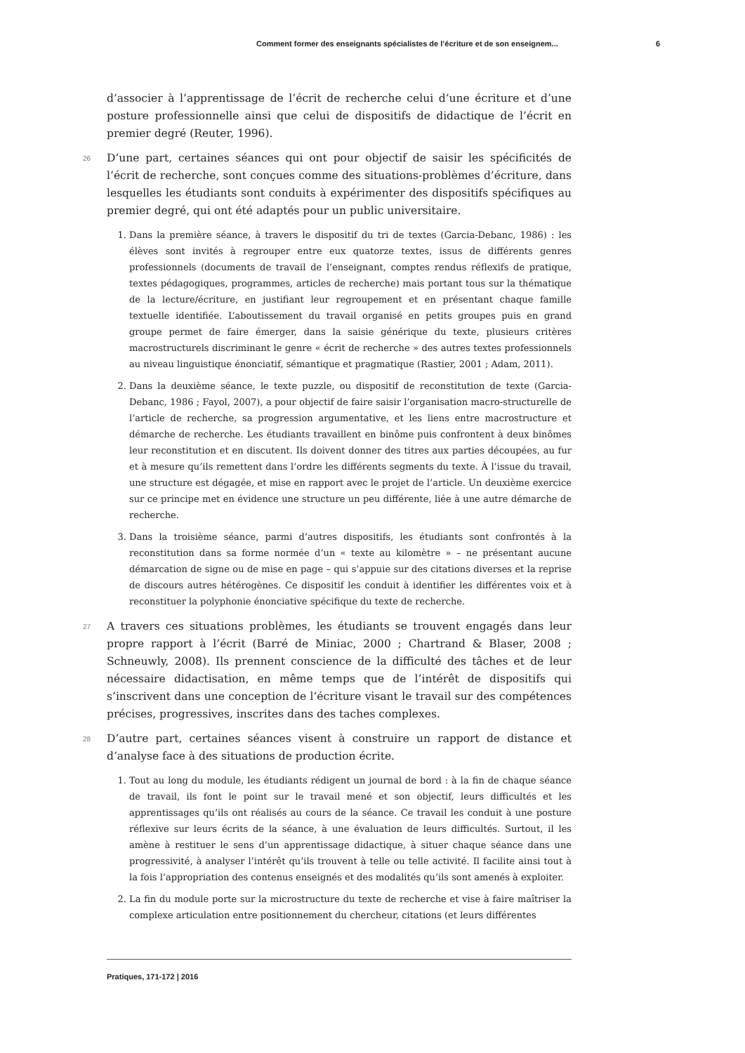Comment former des enseignants spécialistes de l’écriture et de son enseignem... 6
d’associer à l’apprentissage de l’écrit de recherche celui d’une écriture et d’une posture professionnelle ainsi que celui de dispositifs de didactique de l’écrit en premier degré (Reuter, 1996).
26 D’une part, certaines séances qui ont pour objectif de saisir les spécificités de l’écrit de recherche, sont conçues comme des situations-problèmes d’écriture, dans lesquelles les étudiants sont conduits à expérimenter des dispositifs spécifiques au premier degré, qui ont été adaptés pour un public universitaire.
1. Dans la première séance, à travers le dispositif du tri de textes (Garcia-Debanc, 1986) : les élèves sont invités à regrouper entre eux quatorze textes, issus de différents genres professionnels (documents de travail de l’enseignant, comptes rendus réflexifs de pratique, textes pédagogiques, programmes, articles de recherche) mais portant tous sur la thématique de la lecture/écriture, en justifiant leur regroupement et en présentant chaque famille textuelle identifiée. L’aboutissement du travail organisé en petits groupes puis en grand groupe permet de faire émerger, dans la saisie générique du texte, plusieurs critères macrostructurels discriminant le genre « écrit de recherche » des autres textes professionnels au niveau linguistique énonciatif, sémantique et pragmatique (Rastier, 2001 ; Adam, 2011).
2. Dans la deuxième séance, le texte puzzle, ou dispositif de reconstitution de texte (Garcia-Debanc, 1986 ; Fayol, 2007), a pour objectif de faire saisir l’organisation macro-structurelle de l’article de recherche, sa progression argumentative, et les liens entre macrostructure et démarche de recherche. Les étudiants travaillent en binôme puis confrontent à deux binômes leur reconstitution et en discutent. Ils doivent donner des titres aux parties découpées, au fur et à mesure qu’ils remettent dans l’ordre les différents segments du texte. À l’issue du travail, une structure est dégagée, et mise en rapport avec le projet de l’article. Un deuxième exercice sur ce principe met en évidence une structure un peu différente, liée à une autre démarche de recherche.
3. Dans la troisième séance, parmi d’autres dispositifs, les étudiants sont confrontés à la reconstitution dans sa forme normée d’un « texte au kilomètre » – ne présentant aucune démarcation de signe ou de mise en page – qui s’appuie sur des citations diverses et la reprise de discours autres hétérogènes. Ce dispositif les conduit à identifier les différentes voix et à reconstituer la polyphonie énonciative spécifique du texte de recherche.
27 A travers ces situations problèmes, les étudiants se trouvent engagés dans leur propre rapport à l’écrit (Barré de Miniac, 2000 ; Chartrand & Blaser, 2008 ; Schneuwly, 2008). Ils prennent conscience de la difficulté des tâches et de leur nécessaire didactisation, en même temps que de l’intérêt de dispositifs qui s’inscrivent dans une conception de l’écriture visant le travail sur des compétences précises, progressives, inscrites dans des taches complexes.
28 D’autre part, certaines séances visent à construire un rapport de distance et d’analyse face à des situations de production écrite.
1. Tout au long du module, les étudiants rédigent un journal de bord : à la fin de chaque séance de travail, ils font le point sur le travail mené et son objectif, leurs difficultés et les apprentissages qu’ils ont réalisés au cours de la séance. Ce travail les conduit à une posture réflexive sur leurs écrits de la séance, à une évaluation de leurs difficultés. Surtout, il les amène à restituer le sens d’un apprentissage didactique, à situer chaque séance dans une progressivité, à analyser l’intérêt qu’ils trouvent à telle ou telle activité. Il facilite ainsi tout à la fois l’appropriation des contenus enseignés et des modalités qu’ils sont amenés à exploiter.
2. La fin du module porte sur la microstructure du texte de recherche et vise à faire maîtriser la complexe articulation entre positionnement du chercheur, citations (et leurs différentes
Pratiques, 171-172 | 2016